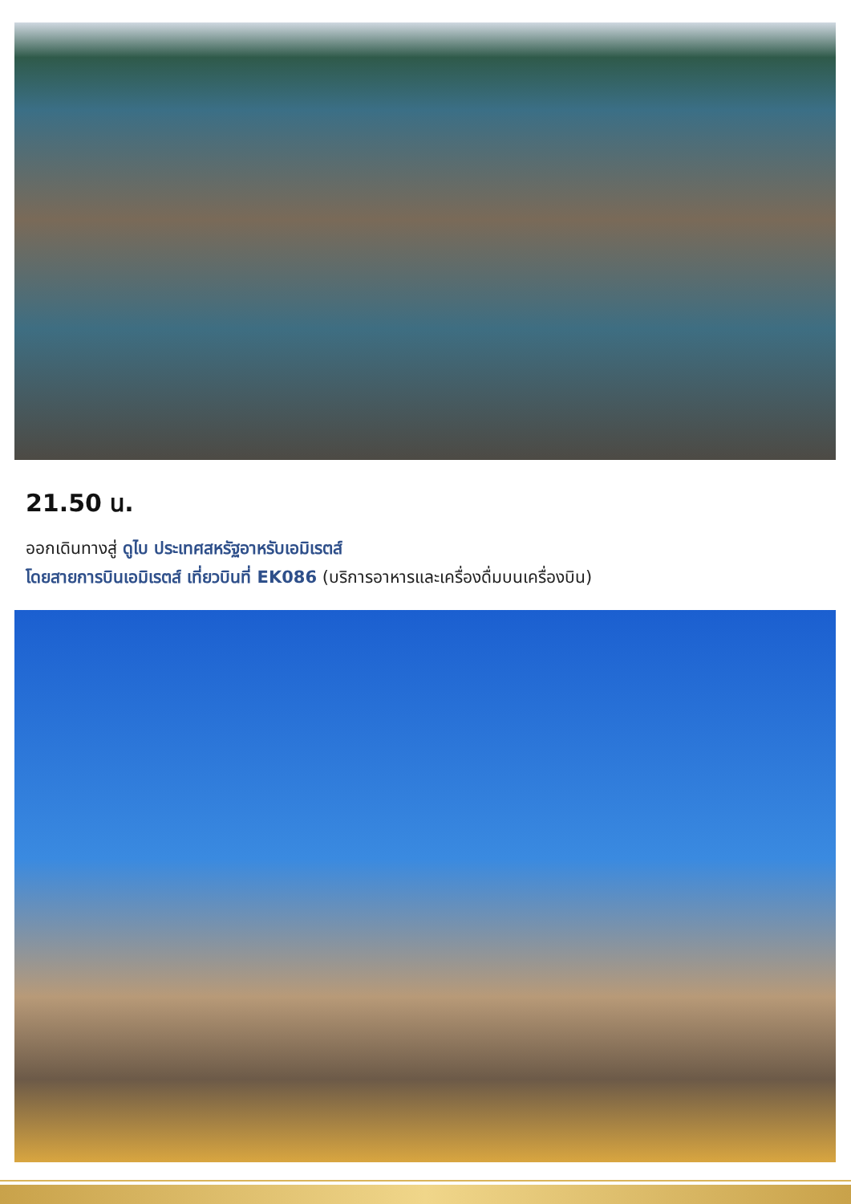21.50 น.
ออกเดินทางสู่ ดูไบ ประเทศสหรัฐอาหรับเอมิเรตส์
โดยสายการบินเอมิเรตส์ เที่ยวบินที่ EK086 (บริการอาหารและเครื่องดื่มบนเครื่องบิน)